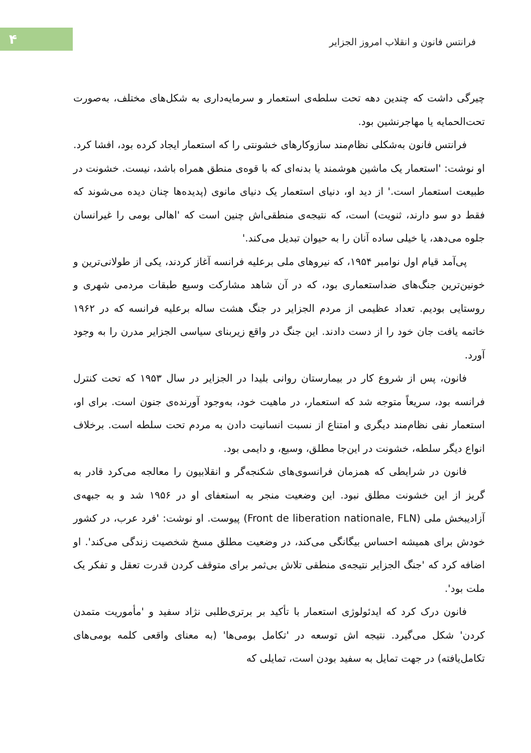۴
فرانتس فانون و انقلاب امروز الجزایر
چیرگی داشت که چندین دهه تحت سلطه‌ی استعمار و سرمایه‌داری به شکل‌های مختلف، به‌صورت تحت‌الحمایه یا مهاجرنشین بود.
فرانتس فانون به‌شکلی نظام‌مند سازوکارهای خشونتی را که استعمار ایجاد کرده بود، افشا کرد. او نوشت: 'استعمار یک ماشین هوشمند یا بدنه‌ای که با قوه‌ی منطق همراه باشد، نیست. خشونت در طبیعت استعمار است.' از دید او، دنیای استعمار یک دنیای مانوی (پدیده‌ها چنان دیده می‌شوند که فقط دو سو دارند، ثنویت) است، که نتیجه‌ی منطقی‌اش چنین است که 'اهالی بومی را غیرانسان جلوه می‌دهد، یا خیلی ساده آنان را به حیوان تبدیل می‌کند.'
پی‌آمد قیام اول نوامبر ۱۹۵۴، که نیروهای ملی برعلیه فرانسه آغاز کردند، یکی از طولانی‌ترین و خونین‌ترین جنگ‌های ضداستعماری بود، که در آن شاهد مشارکت وسیع طبقات مردمی شهری و روستایی بودیم. تعداد عظیمی از مردم الجزایر در جنگ هشت ساله برعلیه فرانسه که در ۱۹۶۲ خاتمه یافت جان خود را از دست دادند. این جنگ در واقع زیربنای سیاسی الجزایر مدرن را به وجود آورد.
فانون، پس از شروع کار در بیمارستان روانی بلیدا در الجزایر در سال ۱۹۵۳ که تحت کنترل فرانسه بود، سریعاً متوجه شد که استعمار، در ماهیت خود، به‌وجود آورنده‌ی جنون است. برای او، استعمار نفی نظام‌مند دیگری و امتناع از نسبت انسانیت دادن به مردم تحت سلطه است. برخلاف انواع دیگر سلطه، خشونت در این‌جا مطلق، وسیع، و دایمی بود.
فانون در شرایطی که همزمان فرانسوی‌های شکنجه‌گر و انقلابیون را معالجه می‌کرد قادر به گریز از این خشونت مطلق نبود. این وضعیت منجر به استعفای او در ۱۹۵۶ شد و به جبهه‌ی آزادیبخش ملی (Front de liberation nationale, FLN) پیوست. او نوشت: 'فرد عرب، در کشور خودش برای همیشه احساس بیگانگی می‌کند، در وضعیت مطلق مسخ شخصیت زندگی می‌کند'. او اضافه کرد که 'جنگ الجزایر نتیجه‌ی منطقی تلاش بی‌ثمر برای متوقف کردن قدرت تعقل و تفکر یک ملت بود'.
فانون درک کرد که ایدئولوژی استعمار با تأکید بر برتری‌طلبی نژاد سفید و 'مأموریت متمدن کردن' شکل می‌گیرد. نتیجه اش توسعه در 'تکامل بومی‌ها' (به معنای واقعی کلمه بومی‌های تکامل‌یافته) در جهت تمایل به سفید بودن است، تمایلی که